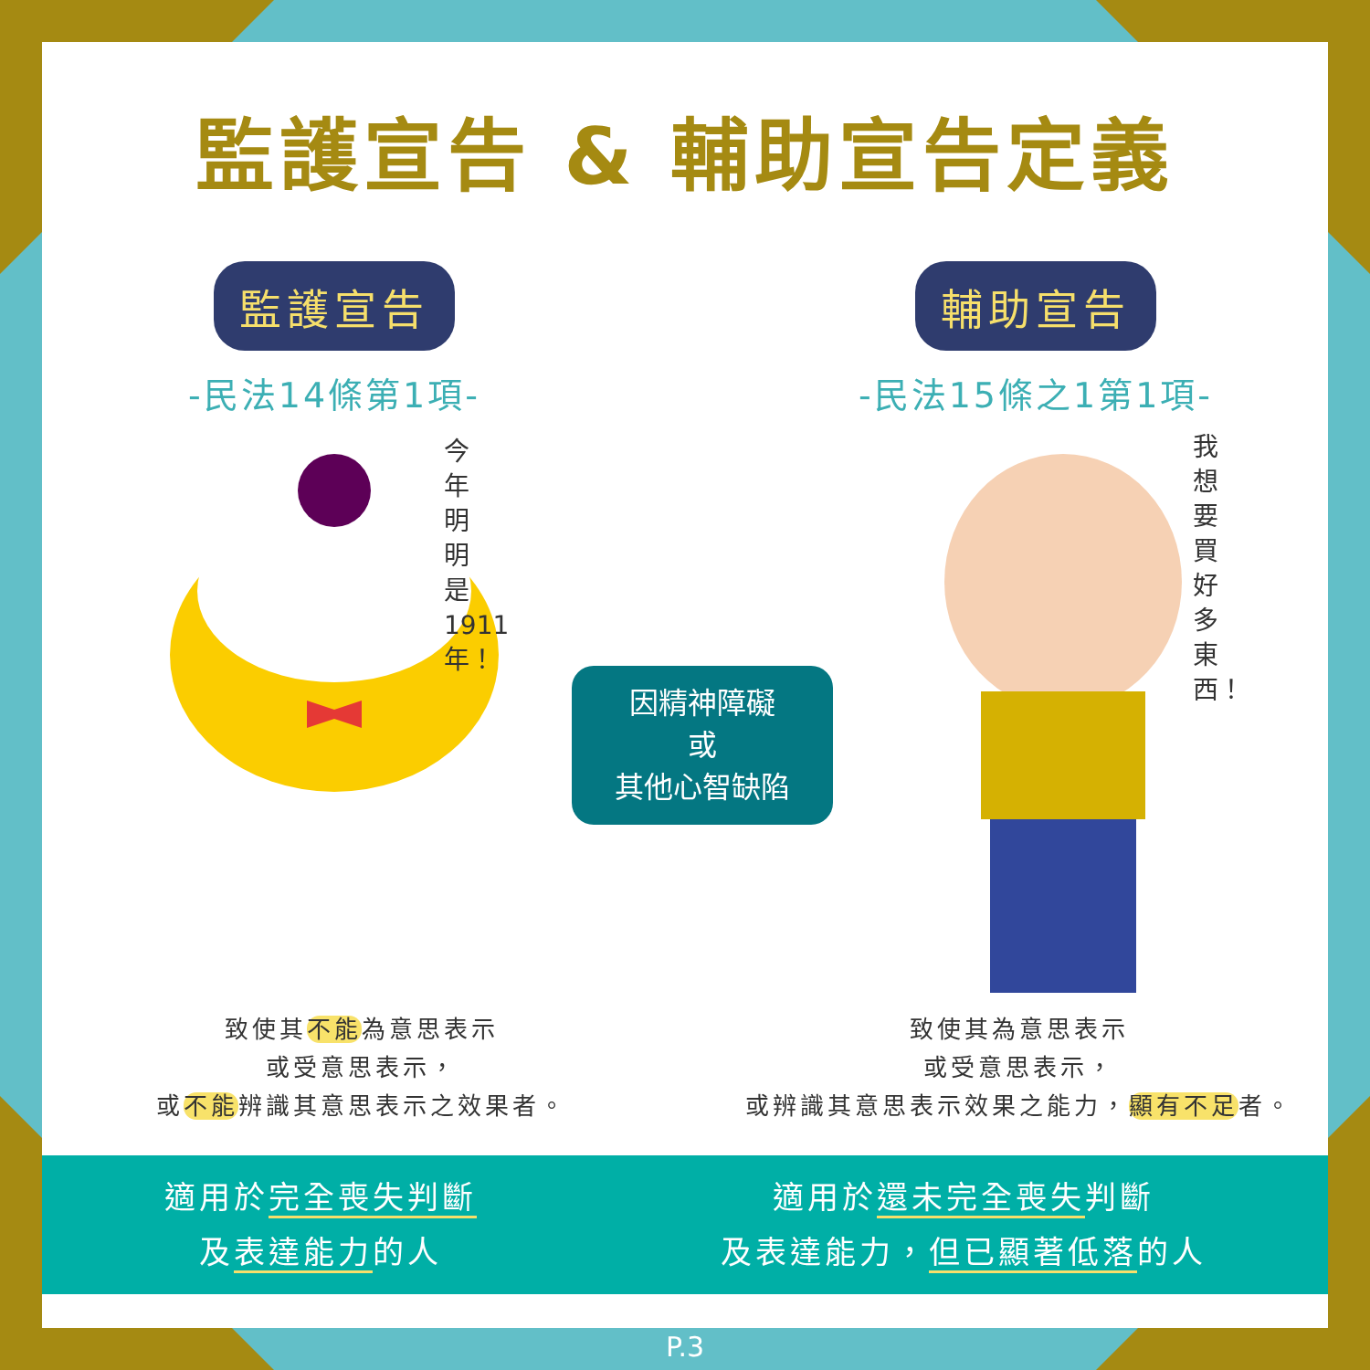監護宣告 & 輔助宣告定義
監護宣告
-民法14條第1項-
輔助宣告
-民法15條之1第1項-
今年明明是1911年！
我想要買好多東西！
因精神障礙
或
其他心智缺陷
致使其不能為意思表示
或受意思表示，
或不能辨識其意思表示之效果者。
致使其為意思表示
或受意思表示，
或辨識其意思表示效果之能力，顯有不足者。
適用於完全喪失判斷
及表達能力的人
適用於還未完全喪失判斷
及表達能力，但已顯著低落的人
P.3